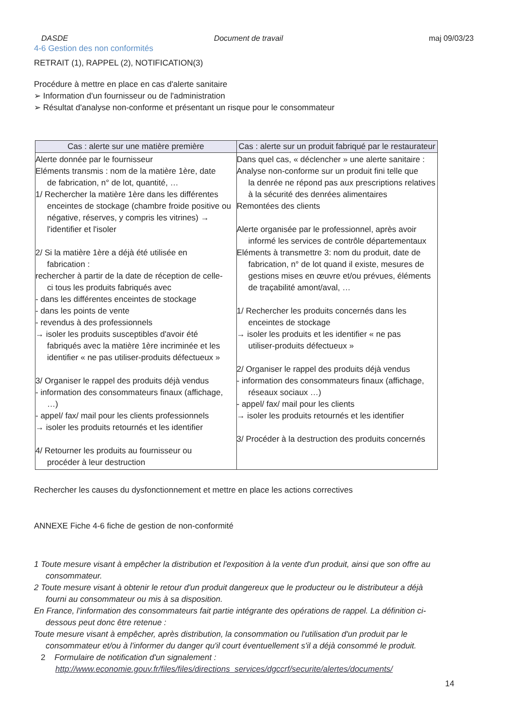DASDE Document de travail maj 09/03/23
4-6 Gestion des non conformités
RETRAIT (1), RAPPEL (2), NOTIFICATION(3)
Procédure à mettre en place en cas d'alerte sanitaire
➢ Information d'un fournisseur ou de l'administration
➢ Résultat d'analyse non-conforme et présentant un risque pour le consommateur
| Cas : alerte sur une matière première | Cas : alerte sur un produit fabriqué par le restaurateur |
| --- | --- |
| Alerte donnée par le fournisseur Eléments transmis : nom de la matière 1ère, date de fabrication, n° de lot, quantité, … 1/ Rechercher la matière 1ère dans les différentes enceintes de stockage (chambre froide positive ou négative, réserves, y compris les vitrines) → l'identifier et l'isoler 2/ Si la matière 1ère a déjà été utilisée en fabrication : rechercher à partir de la date de réception de celle- ci tous les produits fabriqués avec - dans les différentes enceintes de stockage - dans les points de vente - revendus à des professionnels → isoler les produits susceptibles d'avoir été fabriqués avec la matière 1ère incriminée et les identifier « ne pas utiliser-produits défectueux » 3/ Organiser le rappel des produits déjà vendus - information des consommateurs finaux (affichage, …) - appel/ fax/ mail pour les clients professionnels → isoler les produits retournés et les identifier 4/ Retourner les produits au fournisseur ou procéder à leur destruction | Dans quel cas, « déclencher » une alerte sanitaire : Analyse non-conforme sur un produit fini telle que la denrée ne répond pas aux prescriptions relatives à la sécurité des denrées alimentaires Remontées des clients Alerte organisée par le professionnel, après avoir informé les services de contrôle départementaux Eléments à transmettre 3: nom du produit, date de fabrication, n° de lot quand il existe, mesures de gestions mises en œuvre et/ou prévues, éléments de traçabilité amont/aval, … 1/ Rechercher les produits concernés dans les enceintes de stockage → isoler les produits et les identifier « ne pas utiliser-produits défectueux » 2/ Organiser le rappel des produits déjà vendus - information des consommateurs finaux (affichage, réseaux sociaux …) - appel/ fax/ mail pour les clients → isoler les produits retournés et les identifier 3/ Procéder à la destruction des produits concernés |
Rechercher les causes du dysfonctionnement et mettre en place les actions correctives
ANNEXE Fiche 4-6 fiche de gestion de non-conformité
1 Toute mesure visant à empêcher la distribution et l'exposition à la vente d'un produit, ainsi que son offre au
consommateur.
2 Toute mesure visant à obtenir le retour d'un produit dangereux que le producteur ou le distributeur a déjà
fourni au consommateur ou mis à sa disposition.
En France, l'information des consommateurs fait partie intégrante des opérations de rappel. La définition ci-
dessous peut donc être retenue :
Toute mesure visant à empêcher, après distribution, la consommation ou l'utilisation d'un produit par le
consommateur et/ou à l'informer du danger qu'il court éventuellement s'il a déjà consommé le produit.
2 Formulaire de notification d'un signalement :
http://www.economie.gouv.fr/files/files/directions_services/dgccrf/securite/alertes/documents/
14